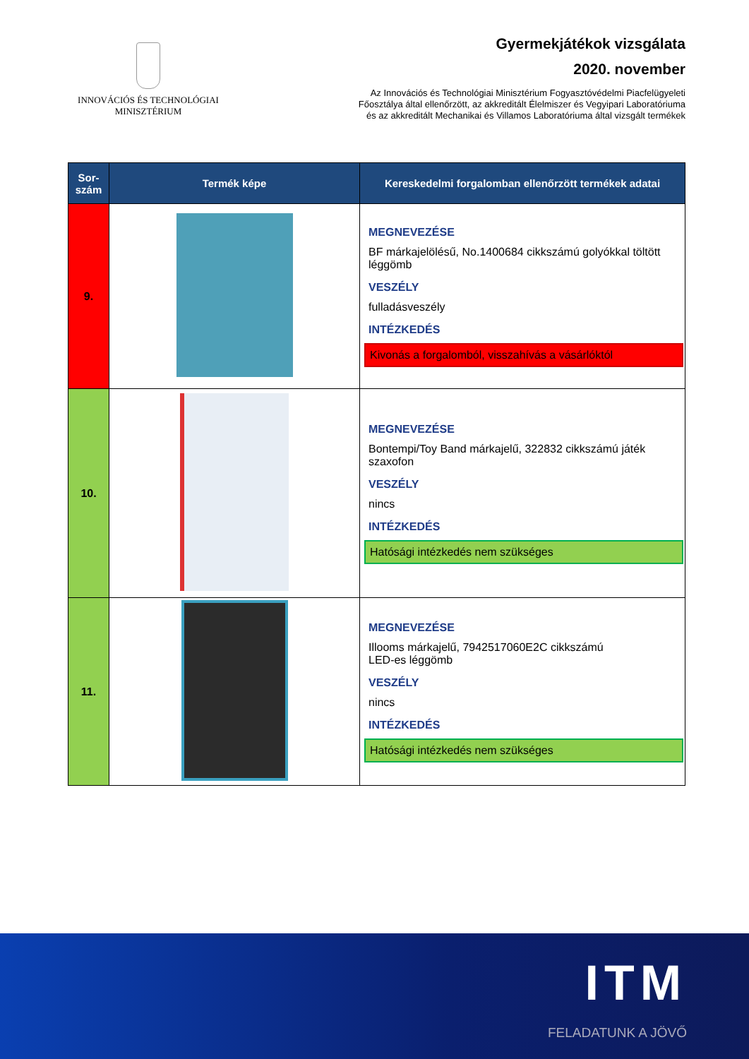INNOVÁCIÓS ÉS TECHNOLÓGIAI
MINISZTÉRIUM
Gyermekjátékok vizsgálata
2020. november
Az Innovációs és Technológiai Minisztérium Fogyasztóvédelmi Piacfelügyeleti
Főosztálya által ellenőrzött, az akkreditált Élelmiszer és Vegyipari Laboratóriuma
és az akkreditált Mechanikai és Villamos Laboratóriuma által vizsgált termékek
| Sor- szám | Termék képe | Kereskedelmi forgalomban ellenőrzött termékek adatai |
| --- | --- | --- |
| 9. | | MEGNEVEZÉSE BF márkajelölésű, No.1400684 cikkszámú golyókkal töltött léggömb VESZÉLY fulladásveszély INTÉZKEDÉS Kivonás a forgalomból, visszahívás a vásárlóktól |
| 10. | | MEGNEVEZÉSE Bontempi/Toy Band márkajelű, 322832 cikkszámú játék szaxofon VESZÉLY nincs INTÉZKEDÉS Hatósági intézkedés nem szükséges |
| 11. | | MEGNEVEZÉSE Illooms márkajelű, 7942517060E2C cikkszámú LED-es léggömb VESZÉLY nincs INTÉZKEDÉS Hatósági intézkedés nem szükséges |
ITM
FELADATUNK A JÖVŐ